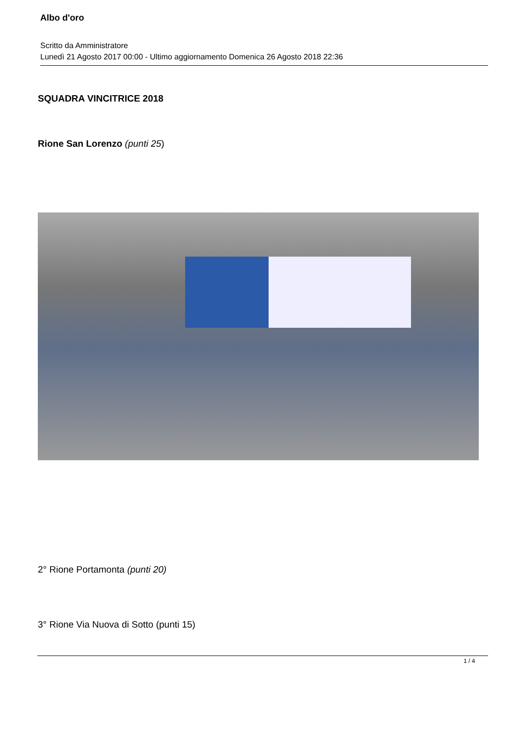Albo d'oro
Scritto da Amministratore
Lunedì 21 Agosto 2017 00:00 - Ultimo aggiornamento Domenica 26 Agosto 2018 22:36
SQUADRA VINCITRICE 2018
Rione San Lorenzo (punti 25)
2° Rione Portamonta (punti 20)
3° Rione Via Nuova di Sotto (punti 15)
1 / 4